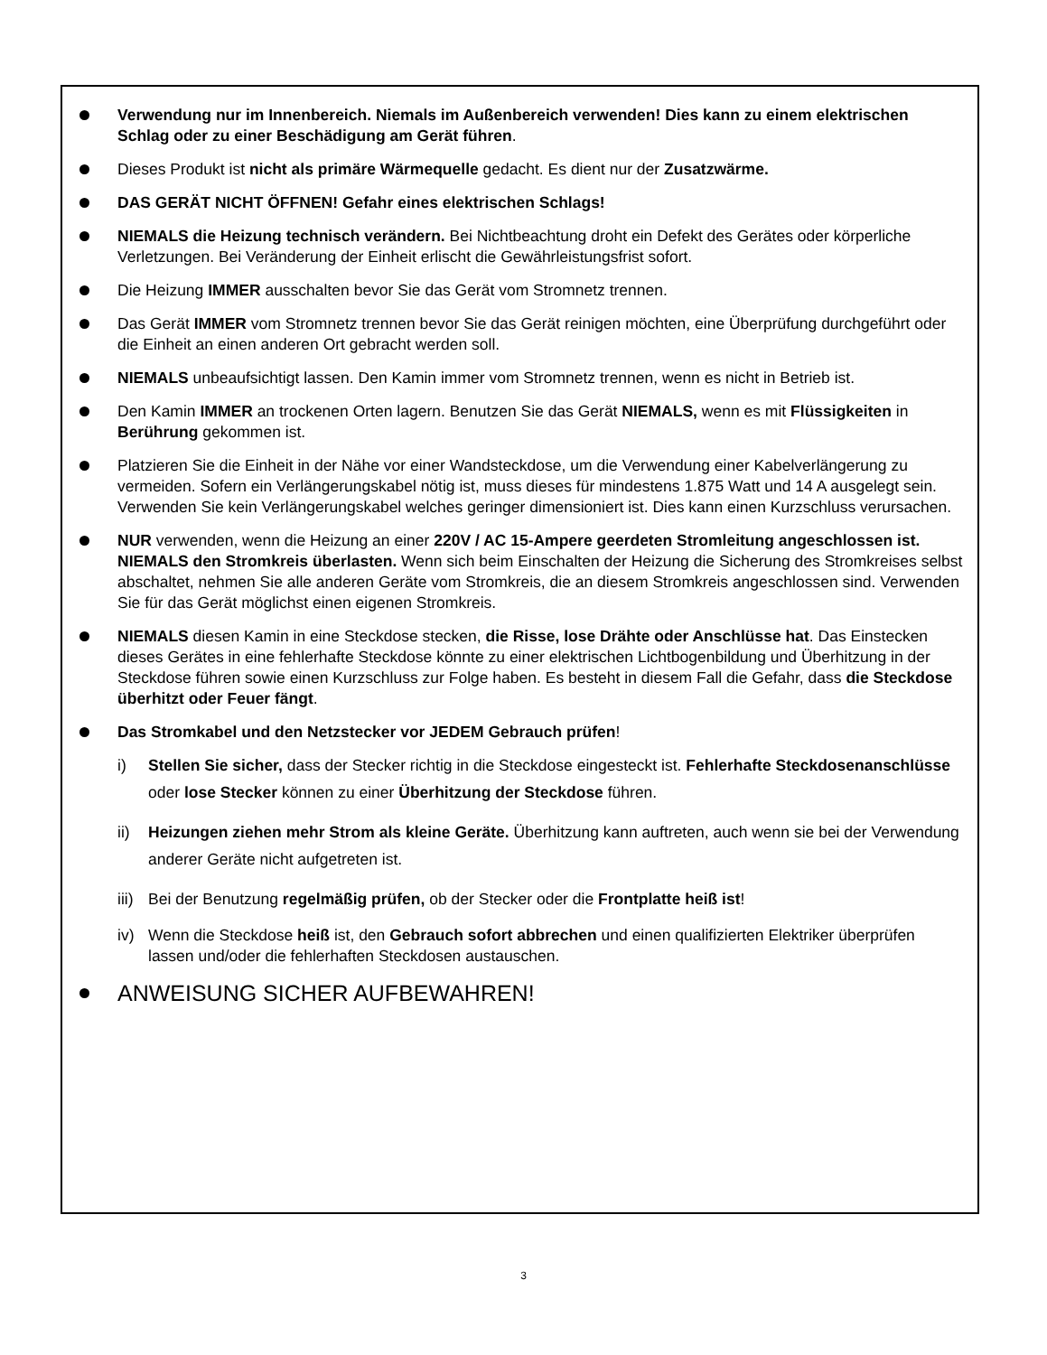Verwendung nur im Innenbereich. Niemals im Außenbereich verwenden! Dies kann zu einem elektrischen Schlag oder zu einer Beschädigung am Gerät führen.
Dieses Produkt ist nicht als primäre Wärmequelle gedacht. Es dient nur der Zusatzwärme.
DAS GERÄT NICHT ÖFFNEN! Gefahr eines elektrischen Schlags!
NIEMALS die Heizung technisch verändern. Bei Nichtbeachtung droht ein Defekt des Gerätes oder körperliche Verletzungen. Bei Veränderung der Einheit erlischt die Gewährleistungsfrist sofort.
Die Heizung IMMER ausschalten bevor Sie das Gerät vom Stromnetz trennen.
Das Gerät IMMER vom Stromnetz trennen bevor Sie das Gerät reinigen möchten, eine Überprüfung durchgeführt oder die Einheit an einen anderen Ort gebracht werden soll.
NIEMALS unbeaufsichtigt lassen. Den Kamin immer vom Stromnetz trennen, wenn es nicht in Betrieb ist.
Den Kamin IMMER an trockenen Orten lagern. Benutzen Sie das Gerät NIEMALS, wenn es mit Flüssigkeiten in Berührung gekommen ist.
Platzieren Sie die Einheit in der Nähe vor einer Wandsteckdose, um die Verwendung einer Kabelverlängerung zu vermeiden. Sofern ein Verlängerungskabel nötig ist, muss dieses für mindestens 1.875 Watt und 14 A ausgelegt sein. Verwenden Sie kein Verlängerungskabel welches geringer dimensioniert ist. Dies kann einen Kurzschluss verursachen.
NUR verwenden, wenn die Heizung an einer 220V / AC 15-Ampere geerdeten Stromleitung angeschlossen ist. NIEMALS den Stromkreis überlasten. Wenn sich beim Einschalten der Heizung die Sicherung des Stromkreises selbst abschaltet, nehmen Sie alle anderen Geräte vom Stromkreis, die an diesem Stromkreis angeschlossen sind. Verwenden Sie für das Gerät möglichst einen eigenen Stromkreis.
NIEMALS diesen Kamin in eine Steckdose stecken, die Risse, lose Drähte oder Anschlüsse hat. Das Einstecken dieses Gerätes in eine fehlerhafte Steckdose könnte zu einer elektrischen Lichtbogenbildung und Überhitzung in der Steckdose führen sowie einen Kurzschluss zur Folge haben. Es besteht in diesem Fall die Gefahr, dass die Steckdose überhitzt oder Feuer fängt.
Das Stromkabel und den Netzstecker vor JEDEM Gebrauch prüfen!
i) Stellen Sie sicher, dass der Stecker richtig in die Steckdose eingesteckt ist. Fehlerhafte Steckdosenanschlüsse oder lose Stecker können zu einer Überhitzung der Steckdose führen.
ii) Heizungen ziehen mehr Strom als kleine Geräte. Überhitzung kann auftreten, auch wenn sie bei der Verwendung anderer Geräte nicht aufgetreten ist.
iii) Bei der Benutzung regelmäßig prüfen, ob der Stecker oder die Frontplatte heiß ist!
iv) Wenn die Steckdose heiß ist, den Gebrauch sofort abbrechen und einen qualifizierten Elektriker überprüfen lassen und/oder die fehlerhaften Steckdosen austauschen.
ANWEISUNG SICHER AUFBEWAHREN!
3